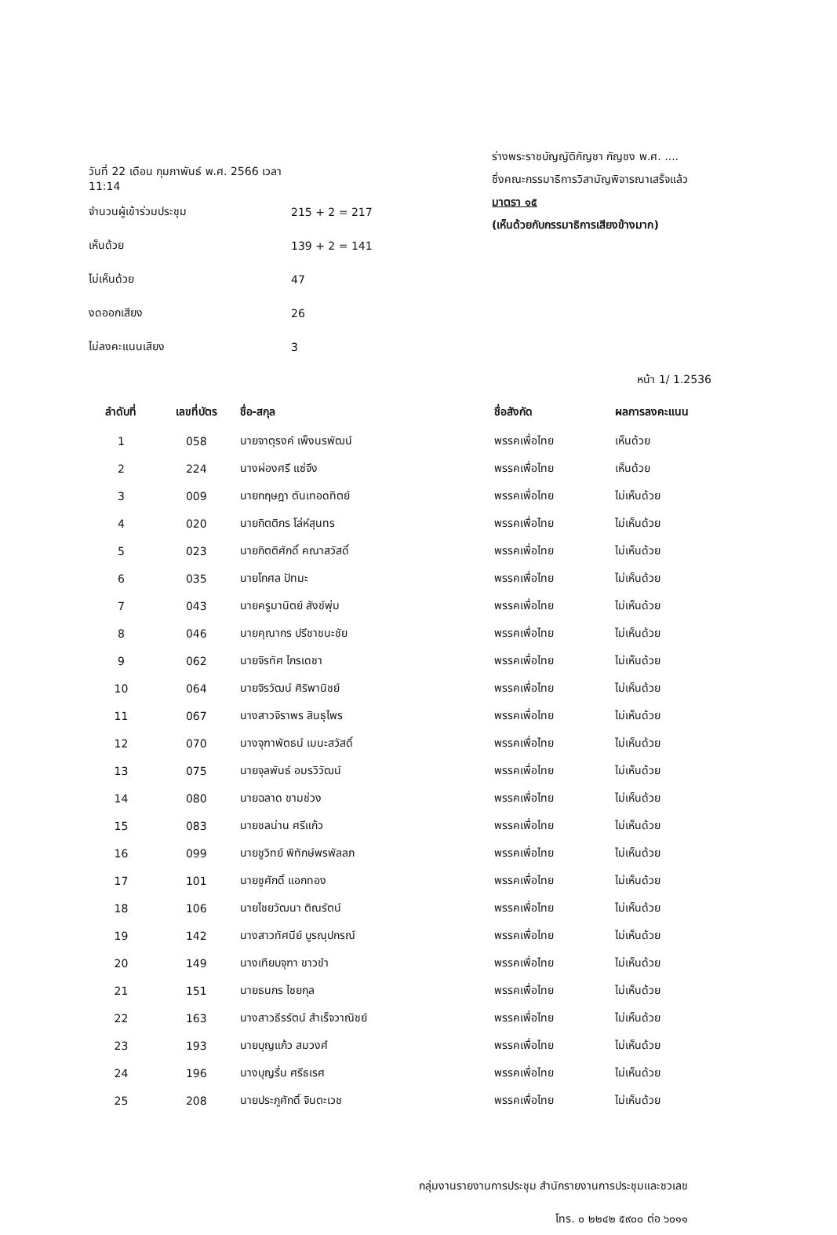วันที่ 22 เดือน กุมภาพันธ์ พ.ศ. 2566 เวลา 11:14
จำนวนผู้เข้าร่วมประชุม 215 + 2 = 217
เห็นด้วย 139 + 2 = 141
ไม่เห็นด้วย 47
งดออกเสียง 26
ไม่ลงคะแนนเสียง 3
ร่างพระราชบัญญัติกัญชา กัญชง พ.ศ. ....
ซึ่งคณะกรรมาธิการวิสามัญพิจารณาเสร็จแล้ว
มาตรา ๑๕
(เห็นด้วยกับกรรมาธิการเสียงข้างมาก)
หน้า 1/ 1.2536
| ลำดับที่ | เลขที่บัตร | ชื่อ-สกุล | ชื่อสังกัด | ผลการลงคะแนน |
| --- | --- | --- | --- | --- |
| 1 | 058 | นายจาตุรงค์ เพ็งนรพัฒน์ | พรรคเพื่อไทย | เห็นด้วย |
| 2 | 224 | นางผ่องศรี แซ่จึง | พรรคเพื่อไทย | เห็นด้วย |
| 3 | 009 | นายกฤษฎา ตันเทอดทิตย์ | พรรคเพื่อไทย | ไม่เห็นด้วย |
| 4 | 020 | นายกิตติกร โล่ห์สุนทร | พรรคเพื่อไทย | ไม่เห็นด้วย |
| 5 | 023 | นายกิตติศักดิ์ คณาสวัสดิ์ | พรรคเพื่อไทย | ไม่เห็นด้วย |
| 6 | 035 | นายโกศล ปัทมะ | พรรคเพื่อไทย | ไม่เห็นด้วย |
| 7 | 043 | นายครูมานิตย์ สังข์พุ่ม | พรรคเพื่อไทย | ไม่เห็นด้วย |
| 8 | 046 | นายคุณากร ปรีชาชนะชัย | พรรคเพื่อไทย | ไม่เห็นด้วย |
| 9 | 062 | นายจิรทัศ ไกรเดชา | พรรคเพื่อไทย | ไม่เห็นด้วย |
| 10 | 064 | นายจิรวัฒน์ ศิริพานิชย์ | พรรคเพื่อไทย | ไม่เห็นด้วย |
| 11 | 067 | นางสาวจิราพร สินธุไพร | พรรคเพื่อไทย | ไม่เห็นด้วย |
| 12 | 070 | นางจุฑาพัตธน์ เมนะสวัสดิ์ | พรรคเพื่อไทย | ไม่เห็นด้วย |
| 13 | 075 | นายจุลพันธ์ อมรวิวัฒน์ | พรรคเพื่อไทย | ไม่เห็นด้วย |
| 14 | 080 | นายฉลาด ขามช่วง | พรรคเพื่อไทย | ไม่เห็นด้วย |
| 15 | 083 | นายชลน่าน ศรีแก้ว | พรรคเพื่อไทย | ไม่เห็นด้วย |
| 16 | 099 | นายชูวิทย์ พิทักษ์พรพัลลภ | พรรคเพื่อไทย | ไม่เห็นด้วย |
| 17 | 101 | นายชูศักดิ์ แอกทอง | พรรคเพื่อไทย | ไม่เห็นด้วย |
| 18 | 106 | นายไชยวัฒนา ติณรัตน์ | พรรคเพื่อไทย | ไม่เห็นด้วย |
| 19 | 142 | นางสาวทัศนีย์ บูรณุปกรณ์ | พรรคเพื่อไทย | ไม่เห็นด้วย |
| 20 | 149 | นางเทียบจุฑา ขาวขำ | พรรคเพื่อไทย | ไม่เห็นด้วย |
| 21 | 151 | นายธนกร ไชยกุล | พรรคเพื่อไทย | ไม่เห็นด้วย |
| 22 | 163 | นางสาวธีรรัตน์ สำเร็จวาณิชย์ | พรรคเพื่อไทย | ไม่เห็นด้วย |
| 23 | 193 | นายบุญแก้ว สมวงศ์ | พรรคเพื่อไทย | ไม่เห็นด้วย |
| 24 | 196 | นางบุญรื่น ศรีธเรศ | พรรคเพื่อไทย | ไม่เห็นด้วย |
| 25 | 208 | นายประภูศักดิ์ จินตะเวช | พรรคเพื่อไทย | ไม่เห็นด้วย |
กลุ่มงานรายงานการประชุม สำนักรายงานการประชุมและชวเลข
โทร. ๐ ๒๒๔๒ ๕๙๐๐ ต่อ ๖๐๑๑